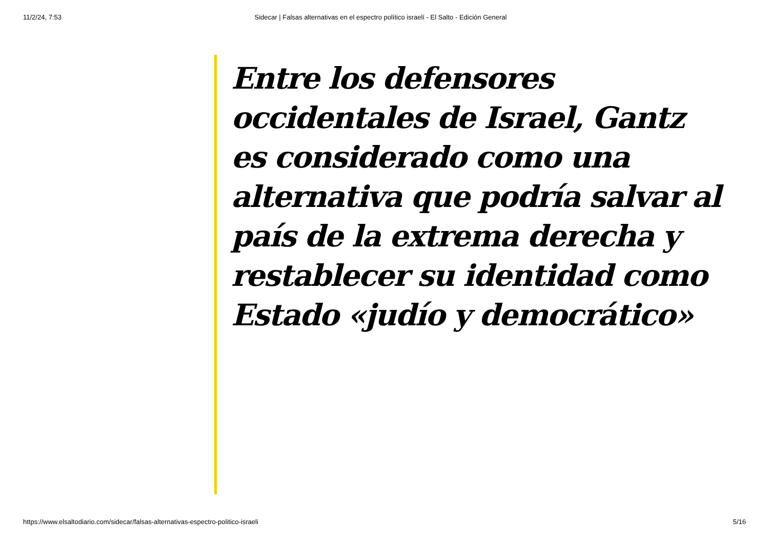11/2/24, 7:53 Sidecar | Falsas alternativas en el espectro político israelí - El Salto - Edición General
Entre los defensores occidentales de Israel, Gantz es considerado como una alternativa que podría salvar al país de la extrema derecha y restablecer su identidad como Estado «judío y democrático»
https://www.elsaltodiario.com/sidecar/falsas-alternativas-espectro-politico-israeli 5/16